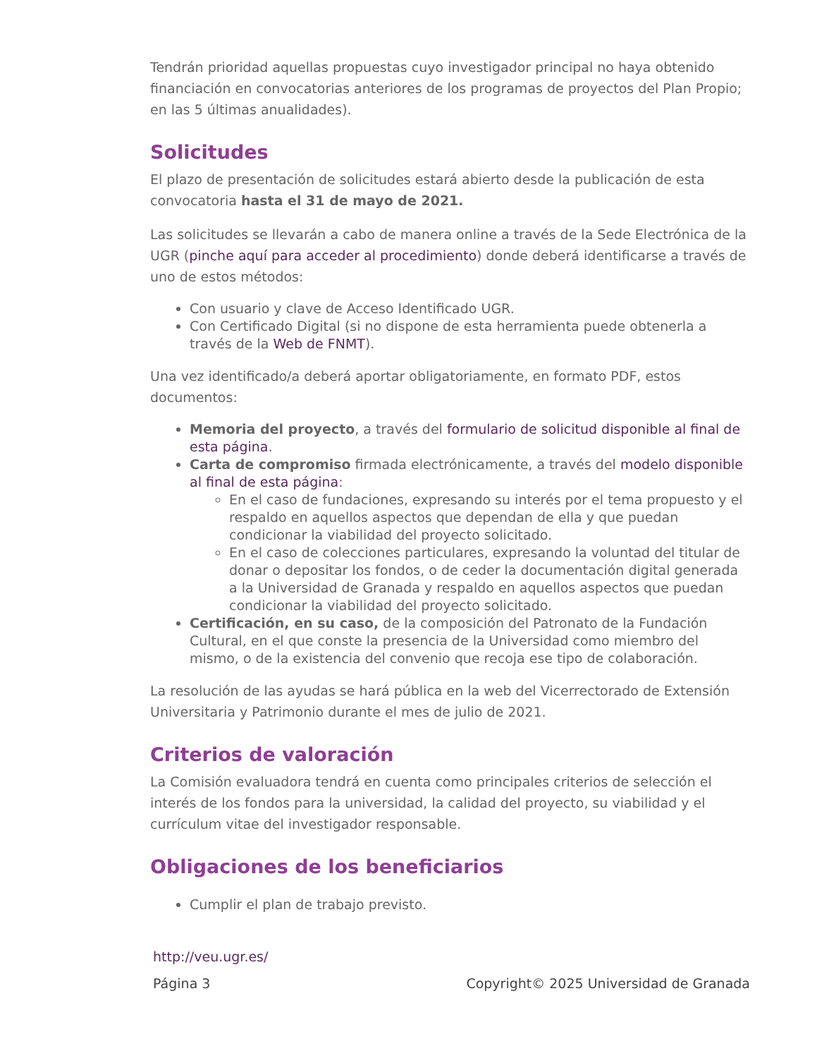Tendrán prioridad aquellas propuestas cuyo investigador principal no haya obtenido financiación en convocatorias anteriores de los programas de proyectos del Plan Propio; en las 5 últimas anualidades).
Solicitudes
El plazo de presentación de solicitudes estará abierto desde la publicación de esta convocatoria hasta el 31 de mayo de 2021.
Las solicitudes se llevarán a cabo de manera online a través de la Sede Electrónica de la UGR (pinche aquí para acceder al procedimiento) donde deberá identificarse a través de uno de estos métodos:
Con usuario y clave de Acceso Identificado UGR.
Con Certificado Digital (si no dispone de esta herramienta puede obtenerla a través de la Web de FNMT).
Una vez identificado/a deberá aportar obligatoriamente, en formato PDF, estos documentos:
Memoria del proyecto, a través del formulario de solicitud disponible al final de esta página.
Carta de compromiso firmada electrónicamente, a través del modelo disponible al final de esta página:
En el caso de fundaciones, expresando su interés por el tema propuesto y el respaldo en aquellos aspectos que dependan de ella y que puedan condicionar la viabilidad del proyecto solicitado.
En el caso de colecciones particulares, expresando la voluntad del titular de donar o depositar los fondos, o de ceder la documentación digital generada a la Universidad de Granada y respaldo en aquellos aspectos que puedan condicionar la viabilidad del proyecto solicitado.
Certificación, en su caso, de la composición del Patronato de la Fundación Cultural, en el que conste la presencia de la Universidad como miembro del mismo, o de la existencia del convenio que recoja ese tipo de colaboración.
La resolución de las ayudas se hará pública en la web del Vicerrectorado de Extensión Universitaria y Patrimonio durante el mes de julio de 2021.
Criterios de valoración
La Comisión evaluadora tendrá en cuenta como principales criterios de selección el interés de los fondos para la universidad, la calidad del proyecto, su viabilidad y el currículum vitae del investigador responsable.
Obligaciones de los beneficiarios
Cumplir el plan de trabajo previsto.
http://veu.ugr.es/
Página 3 Copyright© 2025 Universidad de Granada